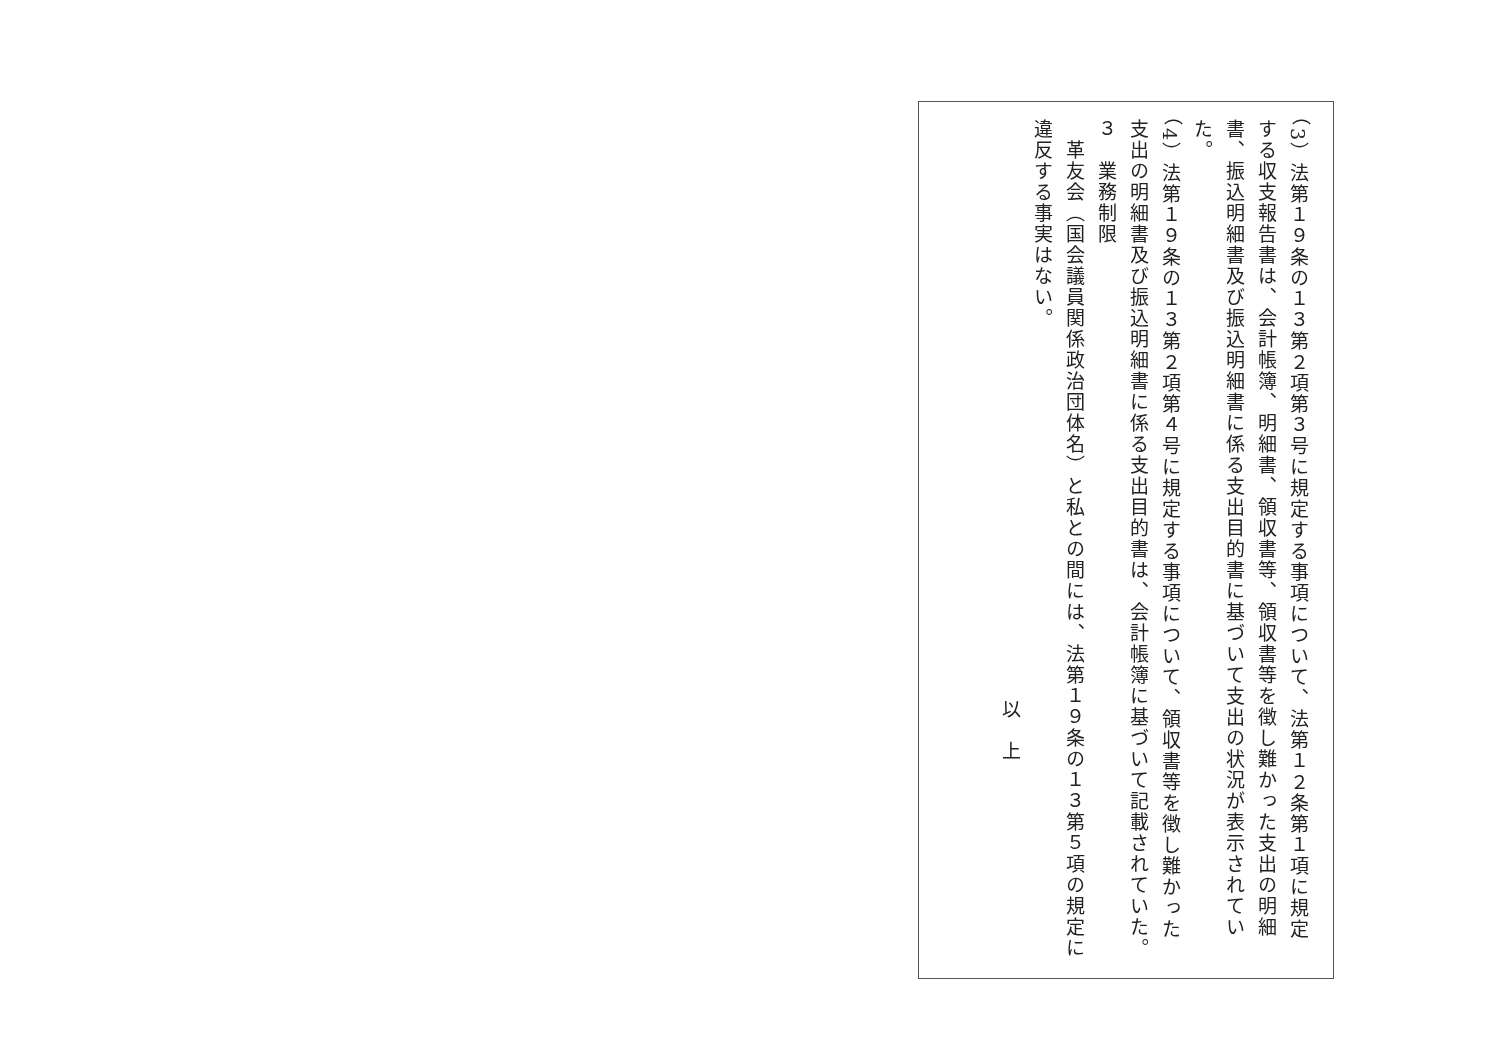（3）法第１９条の１３第２項第３号に規定する事項について、法第１２条第１項に規定する収支報告書は、会計帳簿、明細書、領収書等、領収書等を徴し難かった支出の明細書、振込明細書及び振込明細書に係る支出目的書に基づいて支出の状況が表示されていた。
（4）法第１９条の１３第２項第４号に規定する事項について、領収書等を徴し難かった支出の明細書及び振込明細書に係る支出目的書は、会計帳簿に基づいて記載されていた。
３　業務制限
　革友会（国会議員関係政治団体名）と私との間には、法第１９条の１３第５項の規定に違反する事実はない。
以　上